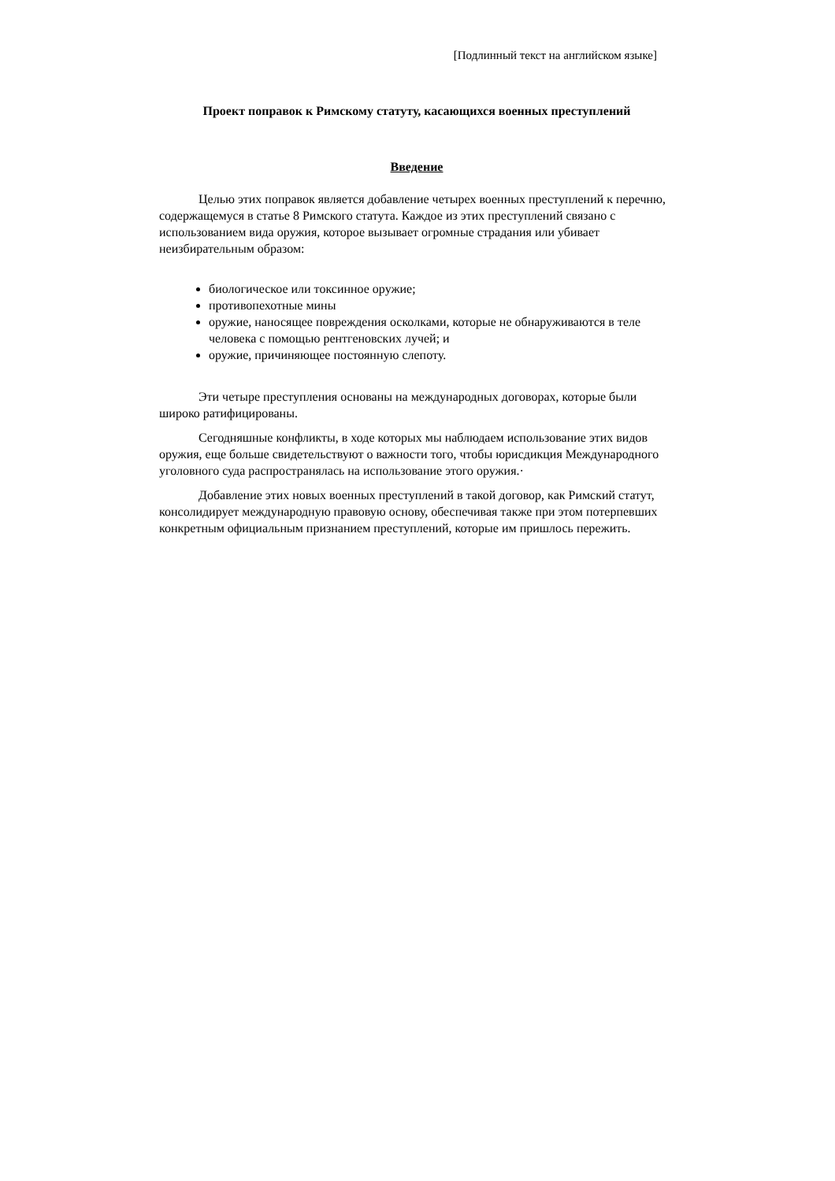[Подлинный текст на английском языке]
Проект поправок к Римскому статуту, касающихся военных преступлений
Введение
Целью этих поправок является добавление четырех военных преступлений к перечню, содержащемуся в статье 8 Римского статута. Каждое из этих преступлений связано с использованием вида оружия, которое вызывает огромные страдания или убивает неизбирательным образом:
биологическое или токсинное оружие;
противопехотные мины
оружие, наносящее повреждения осколками, которые не обнаруживаются в теле человека с помощью рентгеновских лучей; и
оружие, причиняющее постоянную слепоту.
Эти четыре преступления основаны на международных договорах, которые были широко ратифицированы.
Сегодняшные конфликты, в ходе которых мы наблюдаем использование этих видов оружия, еще больше свидетельствуют о важности того, чтобы юрисдикция Международного уголовного суда распространялась на использование этого оружия.·
Добавление этих новых военных преступлений в такой договор, как Римский статут, консолидирует международную правовую основу, обеспечивая также при этом потерпевших конкретным официальным признанием преступлений, которые им пришлось пережить.